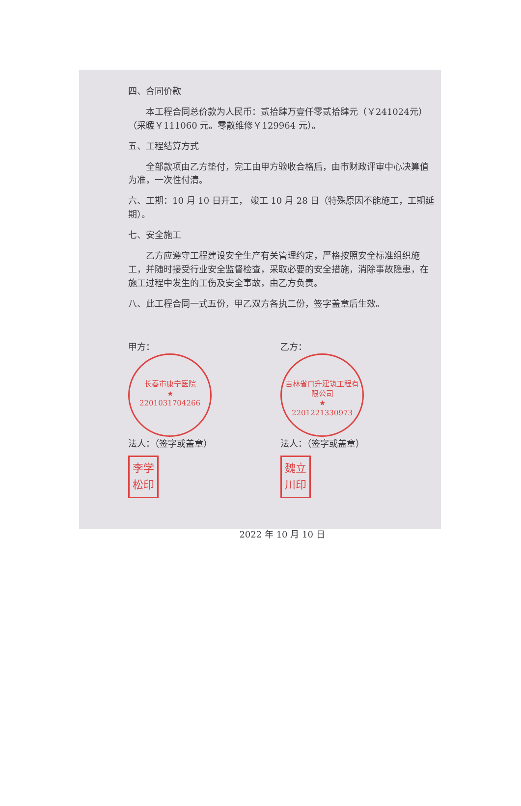四、合同价款
本工程合同总价款为人民币：贰拾肆万壹仟零贰拾肆元（￥241024元）（采暖￥111060 元。零散维修￥129964 元）。
五、工程结算方式
全部款项由乙方垫付，完工由甲方验收合格后，由市财政评审中心决算值为准，一次性付清。
六、工期：10 月 10 日开工， 竣工 10 月 28 日（特殊原因不能施工，工期延期）。
七、安全施工
乙方应遵守工程建设安全生产有关管理约定，严格按照安全标准组织施工，并随时接受行业安全监督检查，采取必要的安全措施，消除事故隐患，在施工过程中发生的工伤及安全事故，由乙方负责。
八、此工程合同一式五份，甲乙双方各执二份，签字盖章后生效。
甲方：
长春市康宁医院
★
2201031704266
法人：（签字或盖章）
李学
松印
乙方：
吉林省□升建筑工程有限公司
★
2201221330973
法人：（签字或盖章）
魏立
川印
2022 年 10 月 10 日